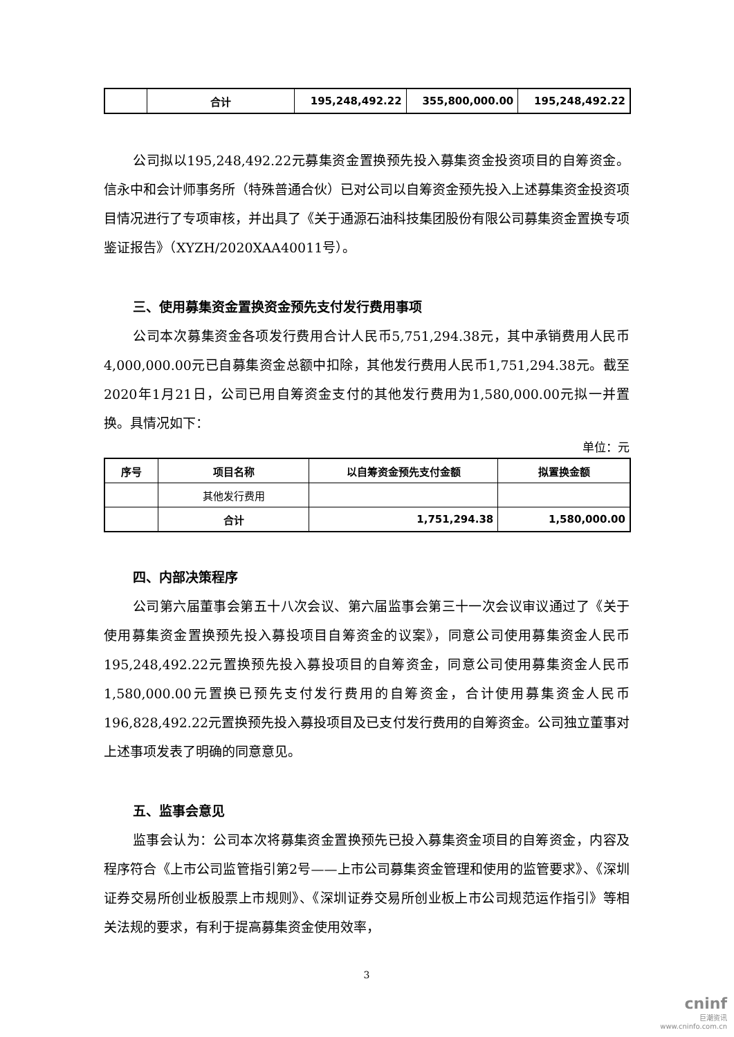| | 合计 | 195,248,492.22 | 355,800,000.00 | 195,248,492.22 |
公司拟以195,248,492.22元募集资金置换预先投入募集资金投资项目的自筹资金。信永中和会计师事务所（特殊普通合伙）已对公司以自筹资金预先投入上述募集资金投资项目情况进行了专项审核，并出具了《关于通源石油科技集团股份有限公司募集资金置换专项鉴证报告》（XYZH/2020XAA40011号）。
三、使用募集资金置换资金预先支付发行费用事项
公司本次募集资金各项发行费用合计人民币5,751,294.38元，其中承销费用人民币4,000,000.00元已自募集资金总额中扣除，其他发行费用人民币1,751,294.38元。截至2020年1月21日，公司已用自筹资金支付的其他发行费用为1,580,000.00元拟一并置换。具情况如下：
单位：元
| 序号 | 项目名称 | 以自筹资金预先支付金额 | 拟置换金额 |
| --- | --- | --- | --- |
| | 其他发行费用 | | |
| | 合计 | 1,751,294.38 | 1,580,000.00 |
四、内部决策程序
公司第六届董事会第五十八次会议、第六届监事会第三十一次会议审议通过了《关于使用募集资金置换预先投入募投项目自筹资金的议案》，同意公司使用募集资金人民币195,248,492.22元置换预先投入募投项目的自筹资金，同意公司使用募集资金人民币1,580,000.00元置换已预先支付发行费用的自筹资金，合计使用募集资金人民币196,828,492.22元置换预先投入募投项目及已支付发行费用的自筹资金。公司独立董事对上述事项发表了明确的同意意见。
五、监事会意见
监事会认为：公司本次将募集资金置换预先已投入募集资金项目的自筹资金，内容及程序符合《上市公司监管指引第2号——上市公司募集资金管理和使用的监管要求》、《深圳证券交易所创业板股票上市规则》、《深圳证券交易所创业板上市公司规范运作指引》等相关法规的要求，有利于提高募集资金使用效率，
3
cninf
巨潮资讯
www.cninfo.com.cn